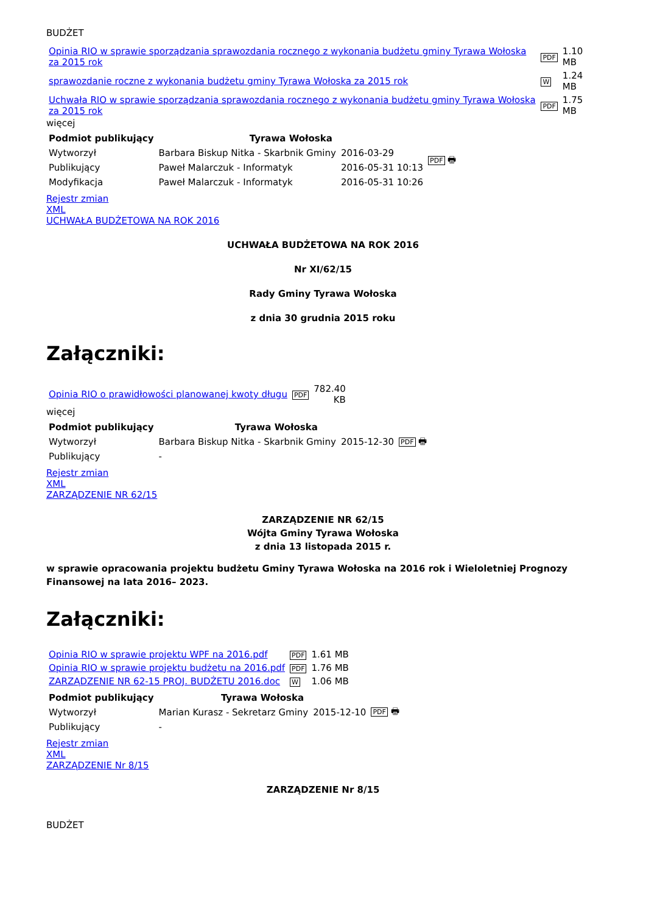BUDŻET
| Opinia RIO w sprawie sporządzania sprawozdania rocznego z wykonania budżetu gminy Tyrawa Wołoska za 2015 rok | PDF | 1.10 MB |
| sprawozdanie roczne z wykonania budżetu gminy Tyrawa Wołoska za 2015 rok | W | 1.24 MB |
| Uchwała RIO w sprawie sporządzania sprawozdania rocznego z wykonania budżetu gminy Tyrawa Wołoska za 2015 rok | PDF | 1.75 MB |
więcej
| Podmiot publikujący | Tyrawa Wołoska | | PDF 🖶 |
| Wytworzył | Barbara Biskup Nitka - Skarbnik Gminy | 2016-03-29 | |
| Publikujący | Paweł Malarczuk - Informatyk | 2016-05-31 10:13 | |
| Modyfikacja | Paweł Malarczuk - Informatyk | 2016-05-31 10:26 | |
Rejestr zmian
XML
UCHWAŁA BUDŻETOWA NA ROK 2016
UCHWAŁA BUDŻETOWA NA ROK 2016
Nr XI/62/15
Rady Gminy Tyrawa Wołoska
z dnia 30 grudnia 2015 roku
Załączniki:
| Opinia RIO o prawidłowości planowanej kwoty długu | PDF | 782.40 KB |
więcej
| Podmiot publikujący | Tyrawa Wołoska | | PDF 🖶 |
| Wytworzył | Barbara Biskup Nitka - Skarbnik Gminy | 2015-12-30 | |
| Publikujący | - | | |
Rejestr zmian
XML
ZARZĄDZENIE NR 62/15
ZARZĄDZENIE NR 62/15
Wójta Gminy Tyrawa Wołoska
z dnia 13 listopada 2015 r.
w sprawie opracowania projektu budżetu Gminy Tyrawa Wołoska na 2016 rok i Wieloletniej Prognozy Finansowej na lata 2016– 2023.
Załączniki:
| Opinia RIO w sprawie projektu WPF na 2016.pdf | PDF | 1.61 MB |
| Opinia RIO w sprawie projektu budżetu na 2016.pdf | PDF | 1.76 MB |
| ZARZĄDZENIE NR 62-15 PROJ. BUDŻETU 2016.doc | W | 1.06 MB |
| Podmiot publikujący | Tyrawa Wołoska | | PDF 🖶 |
| Wytworzył | Marian Kurasz - Sekretarz Gminy | 2015-12-10 | |
| Publikujący | - | | |
Rejestr zmian
XML
ZARZĄDZENIE Nr 8/15
ZARZĄDZENIE Nr 8/15
BUDŻET